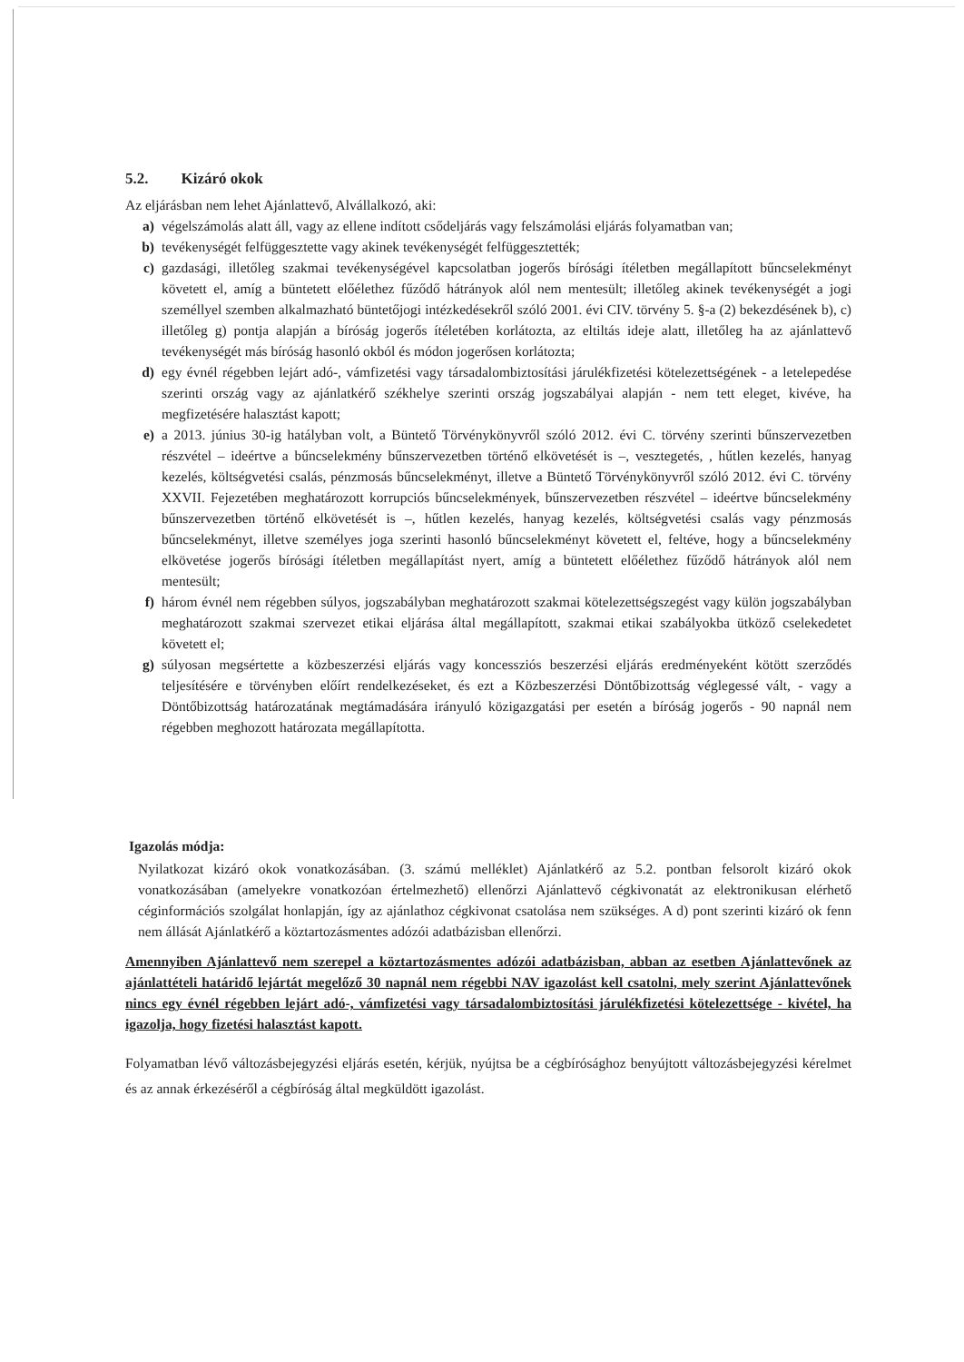5.2. Kizáró okok
Az eljárásban nem lehet Ajánlattevő, Alvállalkozó, aki:
a) végelszámolás alatt áll, vagy az ellene indított csődeljárás vagy felszámolási eljárás folyamatban van;
b) tevékenységét felfüggesztette vagy akinek tevékenységét felfüggesztették;
c) gazdasági, illetőleg szakmai tevékenységével kapcsolatban jogerős bírósági ítéletben megállapított bűncselekményt követett el, amíg a büntetett előélethez fűződő hátrányok alól nem mentesült; illetőleg akinek tevékenységét a jogi személlyel szemben alkalmazható büntetőjogi intézkedésekről szóló 2001. évi CIV. törvény 5. §-a (2) bekezdésének b), c) illetőleg g) pontja alapján a bíróság jogerős ítéletében korlátozta, az eltiltás ideje alatt, illetőleg ha az ajánlattevő tevékenységét más bíróság hasonló okból és módon jogerősen korlátozta;
d) egy évnél régebben lejárt adó-, vámfizetési vagy társadalombiztosítási járulékfizetési kötelezettségének - a letelepedése szerinti ország vagy az ajánlatkérő székhelye szerinti ország jogszabályai alapján - nem tett eleget, kivéve, ha megfizetésére halasztást kapott;
e) a 2013. június 30-ig hatályban volt, a Büntető Törvénykönyvről szóló 2012. évi C. törvény szerinti bűnszervezetben részvétel – ideértve a bűncselekmény bűnszervezetben történő elkövetését is –, vesztegetés, , hűtlen kezelés, hanyag kezelés, költségvetési csalás, pénzmosás bűncselekményt, illetve a Büntető Törvénykönyvről szóló 2012. évi C. törvény XXVII. Fejezetében meghatározott korrupciós bűncselekmények, bűnszervezetben részvétel – ideértve bűncselekmény bűnszervezetben történő elkövetését is –, hűtlen kezelés, hanyag kezelés, költségvetési csalás vagy pénzmosás bűncselekményt, illetve személyes joga szerinti hasonló bűncselekményt követett el, feltéve, hogy a bűncselekmény elkövetése jogerős bírósági ítéletben megállapítást nyert, amíg a büntetett előélethez fűződő hátrányok alól nem mentesült;
f) három évnél nem régebben súlyos, jogszabályban meghatározott szakmai kötelezettségszegést vagy külön jogszabályban meghatározott szakmai szervezet etikai eljárása által megállapított, szakmai etikai szabályokba ütköző cselekedetet követett el;
g) súlyosan megsértette a közbeszerzési eljárás vagy koncessziós beszerzési eljárás eredményeként kötött szerződés teljesítésére e törvényben előírt rendelkezéseket, és ezt a Közbeszerzési Döntőbizottság véglegessé vált, - vagy a Döntőbizottság határozatának megtámadására irányuló közigazgatási per esetén a bíróság jogerős - 90 napnál nem régebben meghozott határozata megállapította.
Igazolás módja:
Nyilatkozat kizáró okok vonatkozásában. (3. számú melléklet) Ajánlatkérő az 5.2. pontban felsorolt kizáró okok vonatkozásában (amelyekre vonatkozóan értelmezhető) ellenőrzi Ajánlattevő cégkivonatát az elektronikusan elérhető céginformációs szolgálat honlapján, így az ajánlathoz cégkivonat csatolása nem szükséges. A d) pont szerinti kizáró ok fenn nem állását Ajánlatkérő a köztartozásmentes adózói adatbázisban ellenőrzi.
Amennyiben Ajánlattevő nem szerepel a köztartozásmentes adózói adatbázisban, abban az esetben Ajánlattevőnek az ajánlattételi határidő lejártát megelőző 30 napnál nem régebbi NAV igazolást kell csatolni, mely szerint Ajánlattevőnek nincs egy évnél régebben lejárt adó-, vámfizetési vagy társadalombiztosítási járulékfizetési kötelezettsége - kivétel, ha igazolja, hogy fizetési halasztást kapott.
Folyamatban lévő változásbejegyzési eljárás esetén, kérjük, nyújtsa be a cégbírósághoz benyújtott változásbejegyzési kérelmet és az annak érkezéséről a cégbíróság által megküldött igazolást.